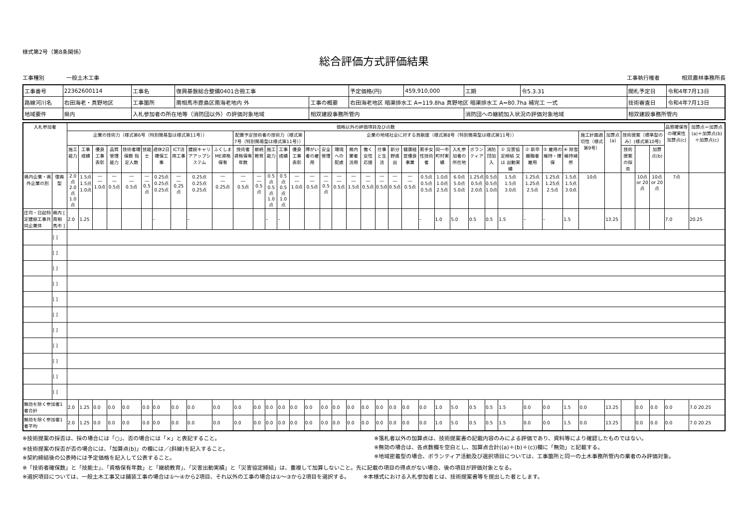様式第2号（第8条関係）
総合評価方式評価結果
工事種別　　　　一般土木工事 工事執行権者　　　　相双農林事務所長
| 工事番号 | 22362600114 | 工事名 | 復興基盤総合整備0401合冊工事 | | 予定価格(円) | 459,910,000 | 工期 | 令5.3.31 | 開札予定日 | 令和4年7月13日 |
| 路線河川名 | 右田海老・真野地区 | 工事箇所 | 南相馬市鹿島区南海老地内 外 | 工事の概要 | 右田海老地区 暗渠排水工 A=119.8ha 真野地区 暗渠排水工 A=80.7ha 補完工 一式 | | | | 技術審査日 | 令和4年7月13日 |
| 地域要件 | 県内 | 入札参加者の所在地等（消防団以外）の評価対象地域 | | 相双建設事務所管内 | | | 消防団への継続加入状況の評価対象地域 | | 相双建設事務所管内 | |
| 入札参加者 | | 価格以外の評価項目及び点数 | | | | | | | | | | | | | | | | | | | | | | | | | | | | | | | | | | | | | 品質確保等の確実性 加算点(c) | 加算点＝加算点(a)＋加算点(b)＋加算点(c) |
| --- | --- | --- | --- | --- | --- | --- | --- | --- | --- | --- | --- | --- | --- | --- | --- | --- | --- | --- | --- | --- | --- | --- | --- | --- | --- | --- | --- | --- | --- | --- | --- | --- | --- | --- | --- | --- | --- | --- | --- | --- |
| | | 企業の技術力（様式第6号（特別簡易型は様式第11号）） | | | | | | | | | | 配置予定技術者の技術力（様式第7号（特別簡易型は様式第11号）） | | | | | 企業の地域社会に対する貢献度（様式第8号（特別簡易型は様式第11号）） | | | | | | | | | | | | | | | | | 施工計画適切性（様式第9号） | 加算点(a) | 技術提案〔標準型のみ〕(様式第10号) | | | | |
| | | 施工能力 | 工事成績 | 優良工事表彰 | 品質管理能力 | 技術者確保数 指定人数 | 技能士 | 週休2日確保工事 | ICT活用工事 | 建設キャリアアップシステム | ふくしまME資格保有 | 技術者 資格保有年数 | 継続教育 | 施工能力 | 工事成績 | 優良工事表彰 | 障がい者の雇用 | 安全管理 | 環境への配慮 | 県内業者活用 | 働く女性応援 | 仕事と生活 | 新分野進出 | 健康経営優良事業 | 若手女性技術者 | 同一市町村実績 | 入札参加者の所在地 | ボランティア | 消防団加入 | ① 災害協定締結 又は 出動実績 | ② 新卒離職者雇用 | ③ 雇用の維持・確保 | ④ 除雪維持補修 | | | 技術提案の採否 | | 加算点(b) | | |
| 県内企業・県外企業の別 | 復興型 | 2.0点 2.0点 1.0点 | 1.5点 1.5点 1.0点 | ― ― 1.0点 | ― ― 0.5点 | ― ― 0.5点 | ― ― 0.5点 | 0.25点 0.25点 0.25点 | ― ― 0.25点 | 0.25点 0.25点 0.25点 | ― ― 0.25点 | ― ― 0.5点 | ― ― 0.5点 | 0.5点 0.5点 1.0点 | 0.5点 0.5点 1.0点 | ― ― 1.0点 | ― ― 0.5点 | ― ― 0.5点 | ― ― 0.5点 | ― ― 1.5点 | ― ― 0.5点 | ― ― 0.5点 | ― ― 0.5点 | ― ― 0.5点 | 0.5点 0.5点 0.5点 | 1.0点 1.0点 2.5点 | 6.0点 5.0点 5.0点 | 1.25点 0.5点 2.0点 | 0.5点 0.5点 1.0点 | 1.5点 1.5点 3.0点 | 1.25点 1.25点 2.5点 | 1.25点 1.25点 2.5点 | 1.5点 1.5点 3.0点 | 10点 | | | 10点 or 20点 | 10点 or 20点 | 7点 | |
| 庄司・日起特定建設工事共同企業体 | 県内 [ 南相馬市 ] | 2.0 | 1.25 | | | | | – | | – | | | | – | – | | | | | | | | | | – | 1.0 | 5.0 | 0.5 | 0.5 | 1.5 | – | – | 1.5 | | 13.25 | | | | 7.0 | 20.25 |
| | [ ] | | | | | | | | | | | | | | | | | | | | | | | | | | | | | | | | | | | | | | | |
| | [ ] | | | | | | | | | | | | | | | | | | | | | | | | | | | | | | | | | | | | | | | |
| | [ ] | | | | | | | | | | | | | | | | | | | | | | | | | | | | | | | | | | | | | | | |
| | [ ] | | | | | | | | | | | | | | | | | | | | | | | | | | | | | | | | | | | | | | | |
| | [ ] | | | | | | | | | | | | | | | | | | | | | | | | | | | | | | | | | | | | | | | |
| | [ ] | | | | | | | | | | | | | | | | | | | | | | | | | | | | | | | | | | | | | | | |
| | [ ] | | | | | | | | | | | | | | | | | | | | | | | | | | | | | | | | | | | | | | | |
| | [ ] | | | | | | | | | | | | | | | | | | | | | | | | | | | | | | | | | | | | | | | |
| | [ ] | | | | | | | | | | | | | | | | | | | | | | | | | | | | | | | | | | | | | | | |
| | [ ] | | | | | | | | | | | | | | | | | | | | | | | | | | | | | | | | | | | | | | | |
| | [ ] | | | | | | | | | | | | | | | | | | | | | | | | | | | | | | | | | | | | | | | |
| 無効を除く参加者1者合計 | | 2.0 | 1.25 | 0.0 | 0.0 | 0.0 | 0.0 | 0.0 | 0.0 | 0.0 | 0.0 | 0.0 | 0.0 | 0.0 | 0.0 | 0.0 | 0.0 | 0.0 | 0.0 | 0.0 | 0.0 | 0.0 | 0.0 | 0.0 | 0.0 | 1.0 | 5.0 | 0.5 | 0.5 | 1.5 | 0.0 | 0.0 | 1.5 | 0.0 | 13.25 | | 0.0 | 0.0 | 0.0 | 7.0 20.25 |
| 無効を除く参加者1者平均 | | 2.0 | 1.25 | 0.0 | 0.0 | 0.0 | 0.0 | 0.0 | 0.0 | 0.0 | 0.0 | 0.0 | 0.0 | 0.0 | 0.0 | 0.0 | 0.0 | 0.0 | 0.0 | 0.0 | 0.0 | 0.0 | 0.0 | 0.0 | 0.0 | 1.0 | 5.0 | 0.5 | 0.5 | 1.5 | 0.0 | 0.0 | 1.5 | 0.0 | 13.25 | | 0.0 | 0.0 | 0.0 | 7.0 20.25 |
※技術提案の採否は、採の場合には「○」、否の場合には「×」と表記すること。
※技術提案の採否が否の場合には、「加算点(b)」の欄には／(斜線)を記入すること。
※契約締結後の公表時には予定価格を記入して公表すること。
※落札者以外の加算点は、技術提案書の記載内容のみによる評価であり、資料等により確認したものではない。
※無効の場合は、各点数欄を空白とし、加算点合計((a)＋(b)＋(c))欄に「無効」と記載する。
※地域密着型の場合、ボランティア活動及び選択項目については、工事箇所と同一の土木事務所管内の業者のみ評価対象。
※「技術者確保数」と「技能士」、「資格保有年数」と「継続教育」、「災害出動実績」と「災害協定締結」は、重複して加算しないこと。先に記載の項目の得点がない場合、後の項目が評価対象となる。
※選択項目については、一般土木工事又は舗装工事の場合は①～④から2項目、それ以外の工事の場合は①～③から2項目を選択する。　　　※本様式における入札参加者とは、技術提案書等を提出した者とします。